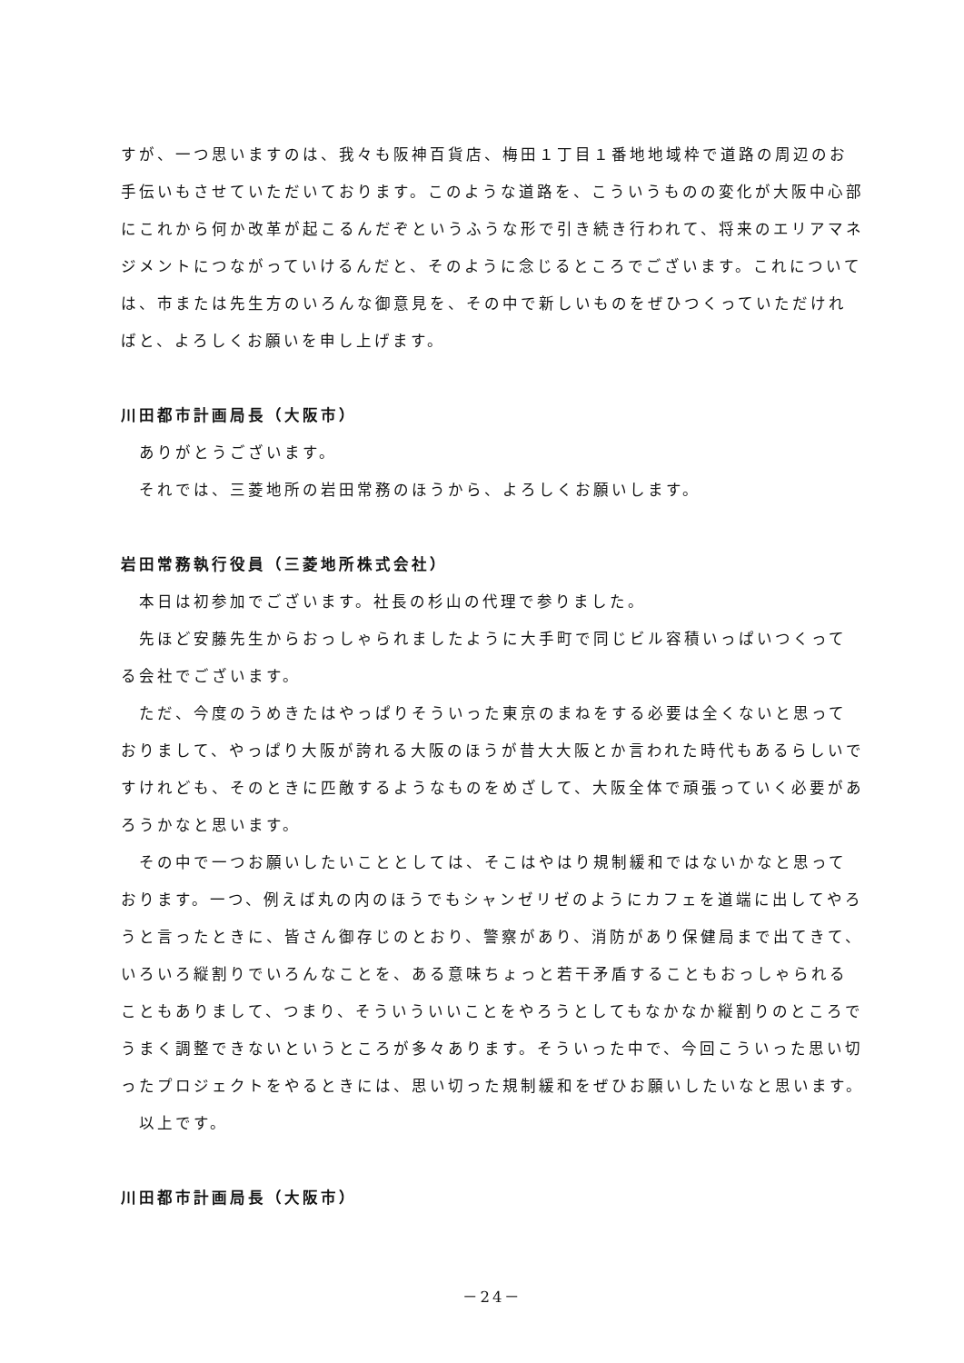すが、一つ思いますのは、我々も阪神百貨店、梅田１丁目１番地地域枠で道路の周辺のお手伝いもさせていただいております。このような道路を、こういうものの変化が大阪中心部にこれから何か改革が起こるんだぞというふうな形で引き続き行われて、将来のエリアマネジメントにつながっていけるんだと、そのように念じるところでございます。これについては、市または先生方のいろんな御意見を、その中で新しいものをぜひつくっていただければと、よろしくお願いを申し上げます。
川田都市計画局長（大阪市）
ありがとうございます。
それでは、三菱地所の岩田常務のほうから、よろしくお願いします。
岩田常務執行役員（三菱地所株式会社）
本日は初参加でございます。社長の杉山の代理で参りました。
先ほど安藤先生からおっしゃられましたように大手町で同じビル容積いっぱいつくってる会社でございます。
ただ、今度のうめきたはやっぱりそういった東京のまねをする必要は全くないと思っておりまして、やっぱり大阪が誇れる大阪のほうが昔大大阪とか言われた時代もあるらしいですけれども、そのときに匹敵するようなものをめざして、大阪全体で頑張っていく必要があろうかなと思います。
その中で一つお願いしたいこととしては、そこはやはり規制緩和ではないかなと思っております。一つ、例えば丸の内のほうでもシャンゼリゼのようにカフェを道端に出してやろうと言ったときに、皆さん御存じのとおり、警察があり、消防があり保健局まで出てきて、いろいろ縦割りでいろんなことを、ある意味ちょっと若干矛盾することもおっしゃられることもありまして、つまり、そういういいことをやろうとしてもなかなか縦割りのところでうまく調整できないというところが多々あります。そういった中で、今回こういった思い切ったプロジェクトをやるときには、思い切った規制緩和をぜひお願いしたいなと思います。
以上です。
川田都市計画局長（大阪市）
－24－